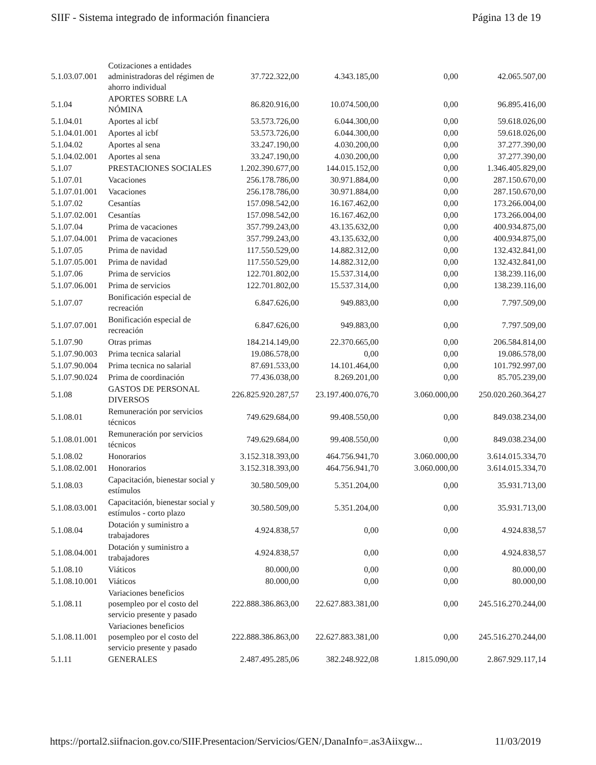SIIF - Sistema integrado de información financiera Página 13 de 19
| 5.1.03.07.001 | Cotizaciones a entidades administradoras del régimen de ahorro individual | 37.722.322,00 | 4.343.185,00 | 0,00 | 42.065.507,00 |
| 5.1.04 | APORTES SOBRE LA NÓMINA | 86.820.916,00 | 10.074.500,00 | 0,00 | 96.895.416,00 |
| 5.1.04.01 | Aportes al icbf | 53.573.726,00 | 6.044.300,00 | 0,00 | 59.618.026,00 |
| 5.1.04.01.001 | Aportes al icbf | 53.573.726,00 | 6.044.300,00 | 0,00 | 59.618.026,00 |
| 5.1.04.02 | Aportes al sena | 33.247.190,00 | 4.030.200,00 | 0,00 | 37.277.390,00 |
| 5.1.04.02.001 | Aportes al sena | 33.247.190,00 | 4.030.200,00 | 0,00 | 37.277.390,00 |
| 5.1.07 | PRESTACIONES SOCIALES | 1.202.390.677,00 | 144.015.152,00 | 0,00 | 1.346.405.829,00 |
| 5.1.07.01 | Vacaciones | 256.178.786,00 | 30.971.884,00 | 0,00 | 287.150.670,00 |
| 5.1.07.01.001 | Vacaciones | 256.178.786,00 | 30.971.884,00 | 0,00 | 287.150.670,00 |
| 5.1.07.02 | Cesantías | 157.098.542,00 | 16.167.462,00 | 0,00 | 173.266.004,00 |
| 5.1.07.02.001 | Cesantías | 157.098.542,00 | 16.167.462,00 | 0,00 | 173.266.004,00 |
| 5.1.07.04 | Prima de vacaciones | 357.799.243,00 | 43.135.632,00 | 0,00 | 400.934.875,00 |
| 5.1.07.04.001 | Prima de vacaciones | 357.799.243,00 | 43.135.632,00 | 0,00 | 400.934.875,00 |
| 5.1.07.05 | Prima de navidad | 117.550.529,00 | 14.882.312,00 | 0,00 | 132.432.841,00 |
| 5.1.07.05.001 | Prima de navidad | 117.550.529,00 | 14.882.312,00 | 0,00 | 132.432.841,00 |
| 5.1.07.06 | Prima de servicios | 122.701.802,00 | 15.537.314,00 | 0,00 | 138.239.116,00 |
| 5.1.07.06.001 | Prima de servicios | 122.701.802,00 | 15.537.314,00 | 0,00 | 138.239.116,00 |
| 5.1.07.07 | Bonificación especial de recreación | 6.847.626,00 | 949.883,00 | 0,00 | 7.797.509,00 |
| 5.1.07.07.001 | Bonificación especial de recreación | 6.847.626,00 | 949.883,00 | 0,00 | 7.797.509,00 |
| 5.1.07.90 | Otras primas | 184.214.149,00 | 22.370.665,00 | 0,00 | 206.584.814,00 |
| 5.1.07.90.003 | Prima tecnica salarial | 19.086.578,00 | 0,00 | 0,00 | 19.086.578,00 |
| 5.1.07.90.004 | Prima tecnica no salarial | 87.691.533,00 | 14.101.464,00 | 0,00 | 101.792.997,00 |
| 5.1.07.90.024 | Prima de coordinación | 77.436.038,00 | 8.269.201,00 | 0,00 | 85.705.239,00 |
| 5.1.08 | GASTOS DE PERSONAL DIVERSOS | 226.825.920.287,57 | 23.197.400.076,70 | 3.060.000,00 | 250.020.260.364,27 |
| 5.1.08.01 | Remuneración por servicios técnicos | 749.629.684,00 | 99.408.550,00 | 0,00 | 849.038.234,00 |
| 5.1.08.01.001 | Remuneración por servicios técnicos | 749.629.684,00 | 99.408.550,00 | 0,00 | 849.038.234,00 |
| 5.1.08.02 | Honorarios | 3.152.318.393,00 | 464.756.941,70 | 3.060.000,00 | 3.614.015.334,70 |
| 5.1.08.02.001 | Honorarios | 3.152.318.393,00 | 464.756.941,70 | 3.060.000,00 | 3.614.015.334,70 |
| 5.1.08.03 | Capacitación, bienestar social y estímulos | 30.580.509,00 | 5.351.204,00 | 0,00 | 35.931.713,00 |
| 5.1.08.03.001 | Capacitación, bienestar social y estímulos - corto plazo | 30.580.509,00 | 5.351.204,00 | 0,00 | 35.931.713,00 |
| 5.1.08.04 | Dotación y suministro a trabajadores | 4.924.838,57 | 0,00 | 0,00 | 4.924.838,57 |
| 5.1.08.04.001 | Dotación y suministro a trabajadores | 4.924.838,57 | 0,00 | 0,00 | 4.924.838,57 |
| 5.1.08.10 | Viáticos | 80.000,00 | 0,00 | 0,00 | 80.000,00 |
| 5.1.08.10.001 | Viáticos | 80.000,00 | 0,00 | 0,00 | 80.000,00 |
| 5.1.08.11 | Variaciones beneficios posempleo por el costo del servicio presente y pasado | 222.888.386.863,00 | 22.627.883.381,00 | 0,00 | 245.516.270.244,00 |
| 5.1.08.11.001 | Variaciones beneficios posempleo por el costo del servicio presente y pasado | 222.888.386.863,00 | 22.627.883.381,00 | 0,00 | 245.516.270.244,00 |
| 5.1.11 | GENERALES | 2.487.495.285,06 | 382.248.922,08 | 1.815.090,00 | 2.867.929.117,14 |
https://portal2.siifnacion.gov.co/SIIF.Presentacion/Servicios/GEN/,DanaInfo=.as3Aiixgw... 11/03/2019